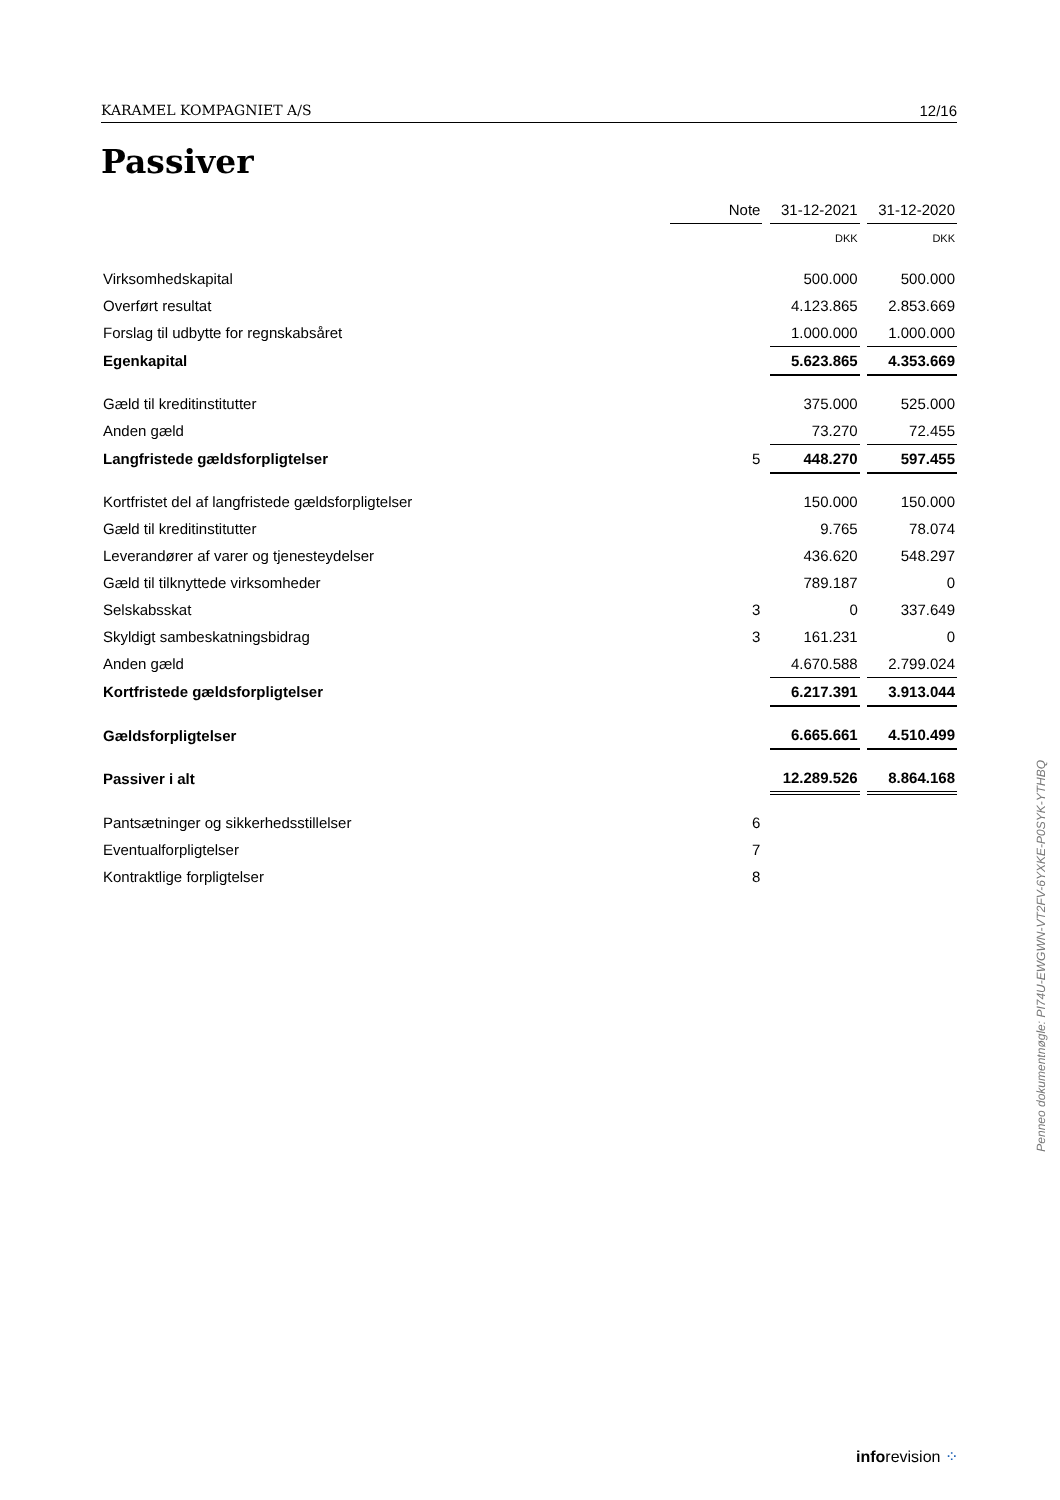KARAMEL KOMPAGNIET A/S 12/16
Passiver
| | Note | | 31-12-2021 | | 31-12-2020 |
| | | | DKK | | DKK |
| Virksomhedskapital | | | 500.000 | | 500.000 |
| Overført resultat | | | 4.123.865 | | 2.853.669 |
| Forslag til udbytte for regnskabsåret | | | 1.000.000 | | 1.000.000 |
| Egenkapital | | | 5.623.865 | | 4.353.669 |
| Gæld til kreditinstitutter | | | 375.000 | | 525.000 |
| Anden gæld | | | 73.270 | | 72.455 |
| Langfristede gældsforpligtelser | 5 | | 448.270 | | 597.455 |
| Kortfristet del af langfristede gældsforpligtelser | | | 150.000 | | 150.000 |
| Gæld til kreditinstitutter | | | 9.765 | | 78.074 |
| Leverandører af varer og tjenesteydelser | | | 436.620 | | 548.297 |
| Gæld til tilknyttede virksomheder | | | 789.187 | | 0 |
| Selskabsskat | 3 | | 0 | | 337.649 |
| Skyldigt sambeskatningsbidrag | 3 | | 161.231 | | 0 |
| Anden gæld | | | 4.670.588 | | 2.799.024 |
| Kortfristede gældsforpligtelser | | | 6.217.391 | | 3.913.044 |
| Gældsforpligtelser | | | 6.665.661 | | 4.510.499 |
| Passiver i alt | | | 12.289.526 | | 8.864.168 |
| Pantsætninger og sikkerhedsstillelser | 6 | | | | |
| Eventualforpligtelser | 7 | | | | |
| Kontraktlige forpligtelser | 8 | | | | |
Penneo dokumentnøgle: PI74U-EWGWN-VT2FV-6YXKE-P0SYK-YTHBQ
inforevision ⁘